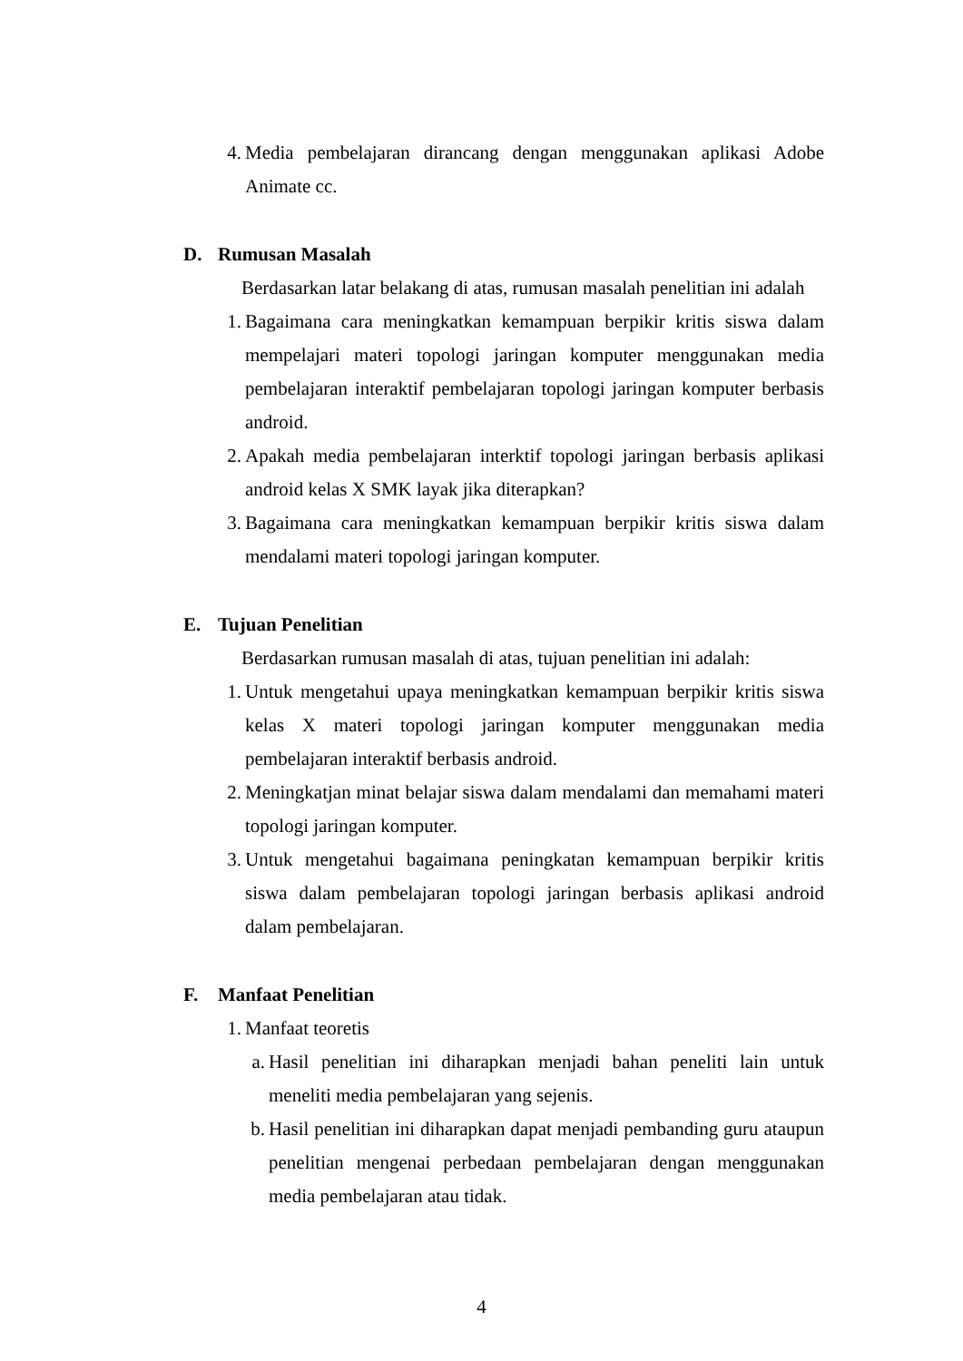4. Media pembelajaran dirancang dengan menggunakan aplikasi Adobe Animate cc.
D. Rumusan Masalah
Berdasarkan latar belakang di atas, rumusan masalah penelitian ini adalah
1. Bagaimana cara meningkatkan kemampuan berpikir kritis siswa dalam mempelajari materi topologi jaringan komputer menggunakan media pembelajaran interaktif pembelajaran topologi jaringan komputer berbasis android.
2. Apakah media pembelajaran interktif topologi jaringan berbasis aplikasi android kelas X SMK layak jika diterapkan?
3. Bagaimana cara meningkatkan kemampuan berpikir kritis siswa dalam mendalami materi topologi jaringan komputer.
E. Tujuan Penelitian
Berdasarkan rumusan masalah di atas, tujuan penelitian ini adalah:
1. Untuk mengetahui upaya meningkatkan kemampuan berpikir kritis siswa kelas X materi topologi jaringan komputer menggunakan media pembelajaran interaktif berbasis android.
2. Meningkatjan minat belajar siswa dalam mendalami dan memahami materi topologi jaringan komputer.
3. Untuk mengetahui bagaimana peningkatan kemampuan berpikir kritis siswa dalam pembelajaran topologi jaringan berbasis aplikasi android dalam pembelajaran.
F. Manfaat Penelitian
1. Manfaat teoretis
a. Hasil penelitian ini diharapkan menjadi bahan peneliti lain untuk meneliti media pembelajaran yang sejenis.
b. Hasil penelitian ini diharapkan dapat menjadi pembanding guru ataupun penelitian mengenai perbedaan pembelajaran dengan menggunakan media pembelajaran atau tidak.
4